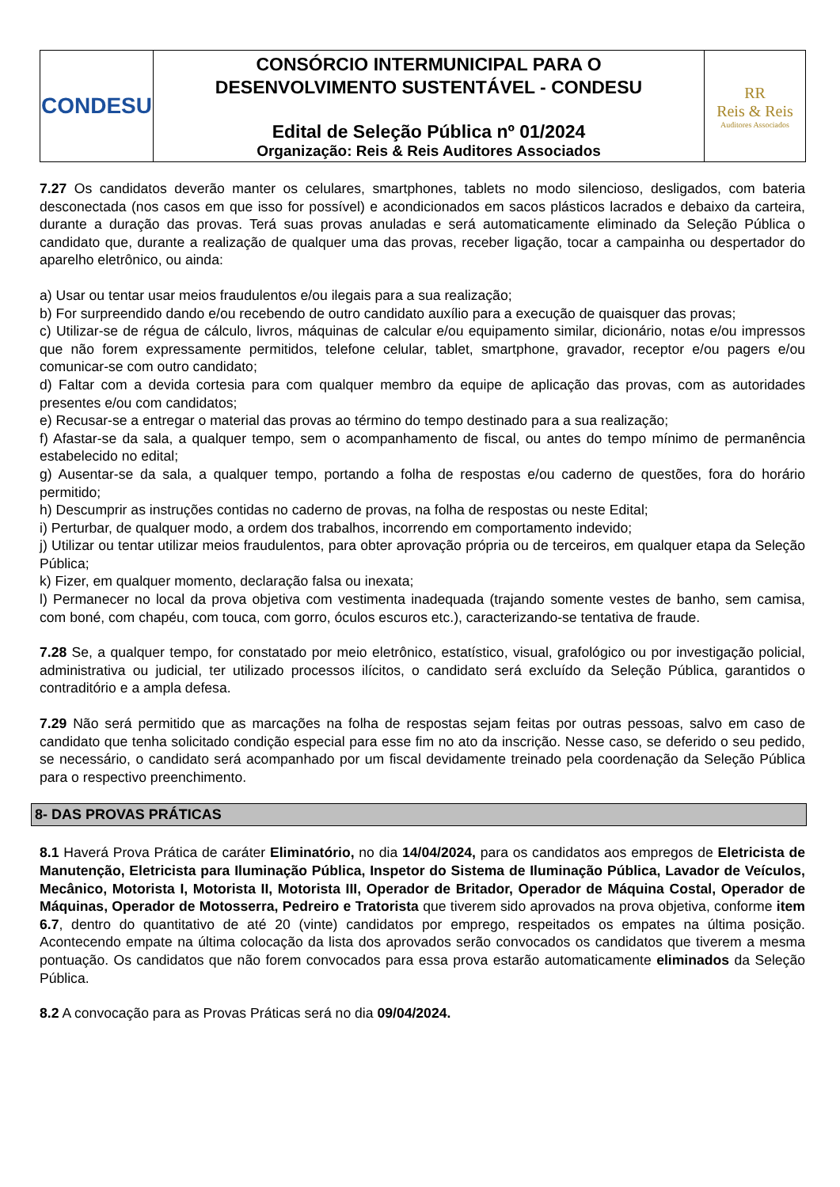| CONDESU | CONSÓRCIO INTERMUNICIPAL PARA O DESENVOLVIMENTO SUSTENTÁVEL - CONDESU Edital de Seleção Pública nº 01/2024 Organização: Reis & Reis Auditores Associados | RR Reis & Reis Auditores Associados |
7.27 Os candidatos deverão manter os celulares, smartphones, tablets no modo silencioso, desligados, com bateria desconectada (nos casos em que isso for possível) e acondicionados em sacos plásticos lacrados e debaixo da carteira, durante a duração das provas. Terá suas provas anuladas e será automaticamente eliminado da Seleção Pública o candidato que, durante a realização de qualquer uma das provas, receber ligação, tocar a campainha ou despertador do aparelho eletrônico, ou ainda:
a) Usar ou tentar usar meios fraudulentos e/ou ilegais para a sua realização;
b) For surpreendido dando e/ou recebendo de outro candidato auxílio para a execução de quaisquer das provas;
c) Utilizar-se de régua de cálculo, livros, máquinas de calcular e/ou equipamento similar, dicionário, notas e/ou impressos que não forem expressamente permitidos, telefone celular, tablet, smartphone, gravador, receptor e/ou pagers e/ou comunicar-se com outro candidato;
d) Faltar com a devida cortesia para com qualquer membro da equipe de aplicação das provas, com as autoridades presentes e/ou com candidatos;
e) Recusar-se a entregar o material das provas ao término do tempo destinado para a sua realização;
f) Afastar-se da sala, a qualquer tempo, sem o acompanhamento de fiscal, ou antes do tempo mínimo de permanência estabelecido no edital;
g) Ausentar-se da sala, a qualquer tempo, portando a folha de respostas e/ou caderno de questões, fora do horário permitido;
h) Descumprir as instruções contidas no caderno de provas, na folha de respostas ou neste Edital;
i) Perturbar, de qualquer modo, a ordem dos trabalhos, incorrendo em comportamento indevido;
j) Utilizar ou tentar utilizar meios fraudulentos, para obter aprovação própria ou de terceiros, em qualquer etapa da Seleção Pública;
k) Fizer, em qualquer momento, declaração falsa ou inexata;
l) Permanecer no local da prova objetiva com vestimenta inadequada (trajando somente vestes de banho, sem camisa, com boné, com chapéu, com touca, com gorro, óculos escuros etc.), caracterizando-se tentativa de fraude.
7.28 Se, a qualquer tempo, for constatado por meio eletrônico, estatístico, visual, grafológico ou por investigação policial, administrativa ou judicial, ter utilizado processos ilícitos, o candidato será excluído da Seleção Pública, garantidos o contraditório e a ampla defesa.
7.29 Não será permitido que as marcações na folha de respostas sejam feitas por outras pessoas, salvo em caso de candidato que tenha solicitado condição especial para esse fim no ato da inscrição. Nesse caso, se deferido o seu pedido, se necessário, o candidato será acompanhado por um fiscal devidamente treinado pela coordenação da Seleção Pública para o respectivo preenchimento.
8- DAS PROVAS PRÁTICAS
8.1 Haverá Prova Prática de caráter Eliminatório, no dia 14/04/2024, para os candidatos aos empregos de Eletricista de Manutenção, Eletricista para Iluminação Pública, Inspetor do Sistema de Iluminação Pública, Lavador de Veículos, Mecânico, Motorista I, Motorista II, Motorista III, Operador de Britador, Operador de Máquina Costal, Operador de Máquinas, Operador de Motosserra, Pedreiro e Tratorista que tiverem sido aprovados na prova objetiva, conforme item 6.7, dentro do quantitativo de até 20 (vinte) candidatos por emprego, respeitados os empates na última posição. Acontecendo empate na última colocação da lista dos aprovados serão convocados os candidatos que tiverem a mesma pontuação. Os candidatos que não forem convocados para essa prova estarão automaticamente eliminados da Seleção Pública.
8.2 A convocação para as Provas Práticas será no dia 09/04/2024.